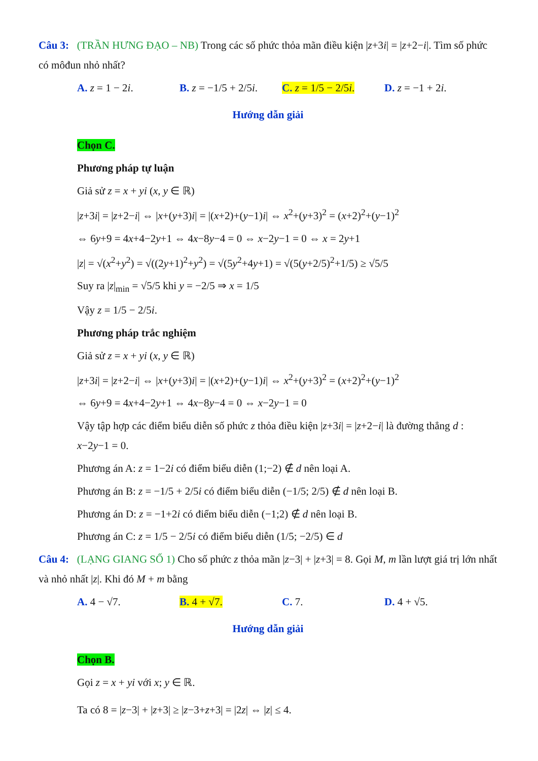Câu 3: (TRẦN HƯNG ĐẠO – NB) Trong các số phức thỏa mãn điều kiện |z+3i| = |z+2−i|. Tìm số phức có môđun nhỏ nhất?
A. z = 1 − 2i. B. z = −1/5 + 2/5i.
C. z = 1/5 − 2/5i.
D. z = −1 + 2i.
Hướng dẫn giải
Chọn C.
Phương pháp tự luận
Giả sử z = x + yi (x, y ∈ ℝ)
|z+3i| = |z+2−i| ⇔ |x+(y+3)i| = |(x+2)+(y−1)i| ⇔ x<sup>2</sup>+(y+3)<sup>2</sup> = (x+2)<sup>2</sup>+(y−1)<sup>2</sup>
⇔ 6y+9 = 4x+4−2y+1 ⇔ 4x−8y−4 = 0 ⇔ x−2y−1 = 0 ⇔ x = 2y+1
|z| = √(x<sup>2</sup>+y<sup>2</sup>) = √((2y+1)<sup>2</sup>+y<sup>2</sup>) = √(5y<sup>2</sup>+4y+1) = √(5(y+2/5)<sup>2</sup>+1/5) ≥ √5/5
Suy ra |z|<sub>min</sub> = √5/5 khi y = −2/5 ⇒ x = 1/5
Vậy z = 1/5 − 2/5i.
Phương pháp trắc nghiệm
Giả sử z = x + yi (x, y ∈ ℝ)
|z+3i| = |z+2−i| ⇔ |x+(y+3)i| = |(x+2)+(y−1)i| ⇔ x<sup>2</sup>+(y+3)<sup>2</sup> = (x+2)<sup>2</sup>+(y−1)<sup>2</sup>
⇔ 6y+9 = 4x+4−2y+1 ⇔ 4x−8y−4 = 0 ⇔ x−2y−1 = 0
Vậy tập hợp các điểm biểu diễn số phức z thỏa điều kiện |z+3i| = |z+2−i| là đường thẳng d : x−2y−1 = 0.
Phương án A: z = 1−2i có điểm biểu diễn (1;−2) ∉ d nên loại A.
Phương án B: z = −1/5 + 2/5i có điểm biểu diễn (−1/5; 2/5) ∉ d nên loại B.
Phương án D: z = −1+2i có điểm biểu diễn (−1;2) ∉ d nên loại B.
Phương án C: z = 1/5 − 2/5i có điểm biểu diễn (1/5; −2/5) ∈ d
Câu 4: (LẠNG GIANG SỐ 1) Cho số phức z thỏa mãn |z−3| + |z+3| = 8. Gọi M, m lần lượt giá trị lớn nhất và nhỏ nhất |z|. Khi đó M + m bằng
A. 4 − √7. B. 4 + √7. C. 7. D. 4 + √5.
Hướng dẫn giải
Chọn B.
Gọi z = x + yi với x; y ∈ ℝ.
Ta có 8 = |z−3| + |z+3| ≥ |z−3+z+3| = |2z| ⇔ |z| ≤ 4.